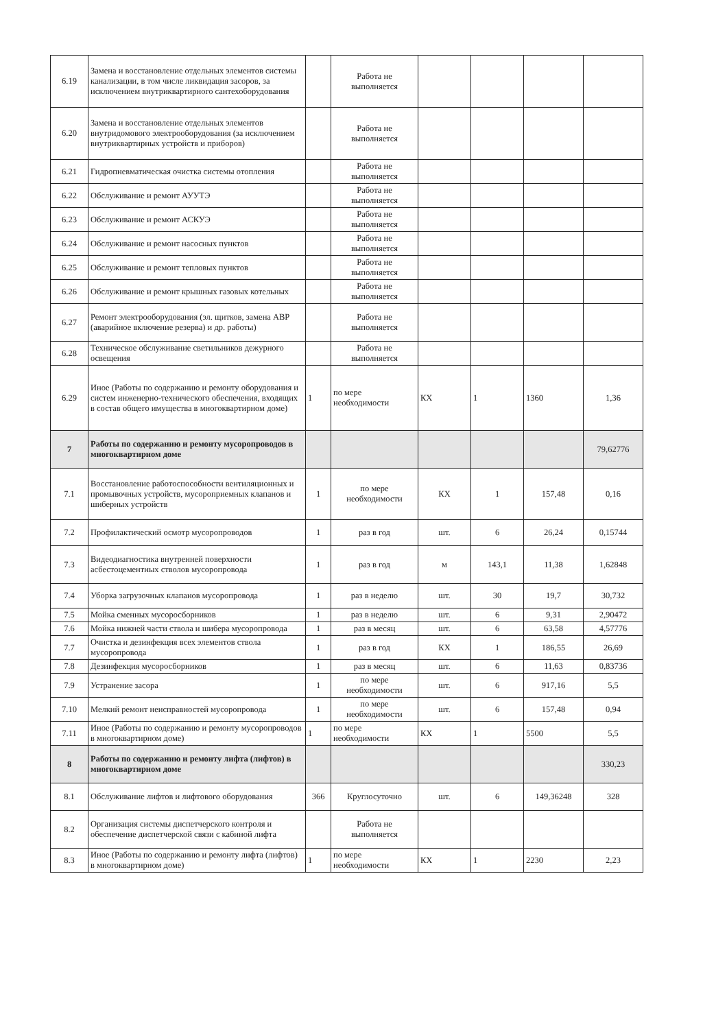| 6.19 | Замена и восстановление отдельных элементов системы канализации, в том числе ликвидация засоров, за исключением внутриквартирного сантехоборудования | | Работа не выполняется | | | | |
| 6.20 | Замена и восстановление отдельных элементов внутридомового электрооборудования (за исключением внутриквартирных устройств и приборов) | | Работа не выполняется | | | | |
| 6.21 | Гидропневматическая очистка системы отопления | | Работа не выполняется | | | | |
| 6.22 | Обслуживание и ремонт АУУТЭ | | Работа не выполняется | | | | |
| 6.23 | Обслуживание и ремонт АСКУЭ | | Работа не выполняется | | | | |
| 6.24 | Обслуживание и ремонт насосных пунктов | | Работа не выполняется | | | | |
| 6.25 | Обслуживание и ремонт тепловых пунктов | | Работа не выполняется | | | | |
| 6.26 | Обслуживание и ремонт крышных газовых котельных | | Работа не выполняется | | | | |
| 6.27 | Ремонт электрооборудования (эл. щитков, замена АВР (аварийное включение резерва) и др. работы) | | Работа не выполняется | | | | |
| 6.28 | Техническое обслуживание светильников дежурного освещения | | Работа не выполняется | | | | |
| 6.29 | Иное (Работы по содержанию и ремонту оборудования и систем инженерно-технического обеспечения, входящих в состав общего имущества в многоквартирном доме) | 1 | по мере необходимости | КХ | 1 | 1360 | 1,36 |
| 7 | Работы по содержанию и ремонту мусоропроводов в многоквартирном доме | | | | | | 79,62776 |
| 7.1 | Восстановление работоспособности вентиляционных и промывочных устройств, мусороприемных клапанов и шиберных устройств | 1 | по мере необходимости | КХ | 1 | 157,48 | 0,16 |
| 7.2 | Профилактический осмотр мусоропроводов | 1 | раз в год | шт. | 6 | 26,24 | 0,15744 |
| 7.3 | Видеодиагностика внутренней поверхности асбестоцементных стволов мусоропровода | 1 | раз в год | м | 143,1 | 11,38 | 1,62848 |
| 7.4 | Уборка загрузочных клапанов мусоропровода | 1 | раз в неделю | шт. | 30 | 19,7 | 30,732 |
| 7.5 | Мойка сменных мусоросборников | 1 | раз в неделю | шт. | 6 | 9,31 | 2,90472 |
| 7.6 | Мойка нижней части ствола и шибера мусоропровода | 1 | раз в месяц | шт. | 6 | 63,58 | 4,57776 |
| 7.7 | Очистка и дезинфекция всех элементов ствола мусоропровода | 1 | раз в год | КХ | 1 | 186,55 | 26,69 |
| 7.8 | Дезинфекция мусоросборников | 1 | раз в месяц | шт. | 6 | 11,63 | 0,83736 |
| 7.9 | Устранение засора | 1 | по мере необходимости | шт. | 6 | 917,16 | 5,5 |
| 7.10 | Мелкий ремонт неисправностей мусоропровода | 1 | по мере необходимости | шт. | 6 | 157,48 | 0,94 |
| 7.11 | Иное (Работы по содержанию и ремонту мусоропроводов в многоквартирном доме) | 1 | по мере необходимости | КХ | 1 | 5500 | 5,5 |
| 8 | Работы по содержанию и ремонту лифта (лифтов) в многоквартирном доме | | | | | | 330,23 |
| 8.1 | Обслуживание лифтов и лифтового оборудования | 366 | Круглосуточно | шт. | 6 | 149,36248 | 328 |
| 8.2 | Организация системы диспетчерского контроля и обеспечение диспетчерской связи с кабиной лифта | | Работа не выполняется | | | | |
| 8.3 | Иное (Работы по содержанию и ремонту лифта (лифтов) в многоквартирном доме) | 1 | по мере необходимости | КХ | 1 | 2230 | 2,23 |